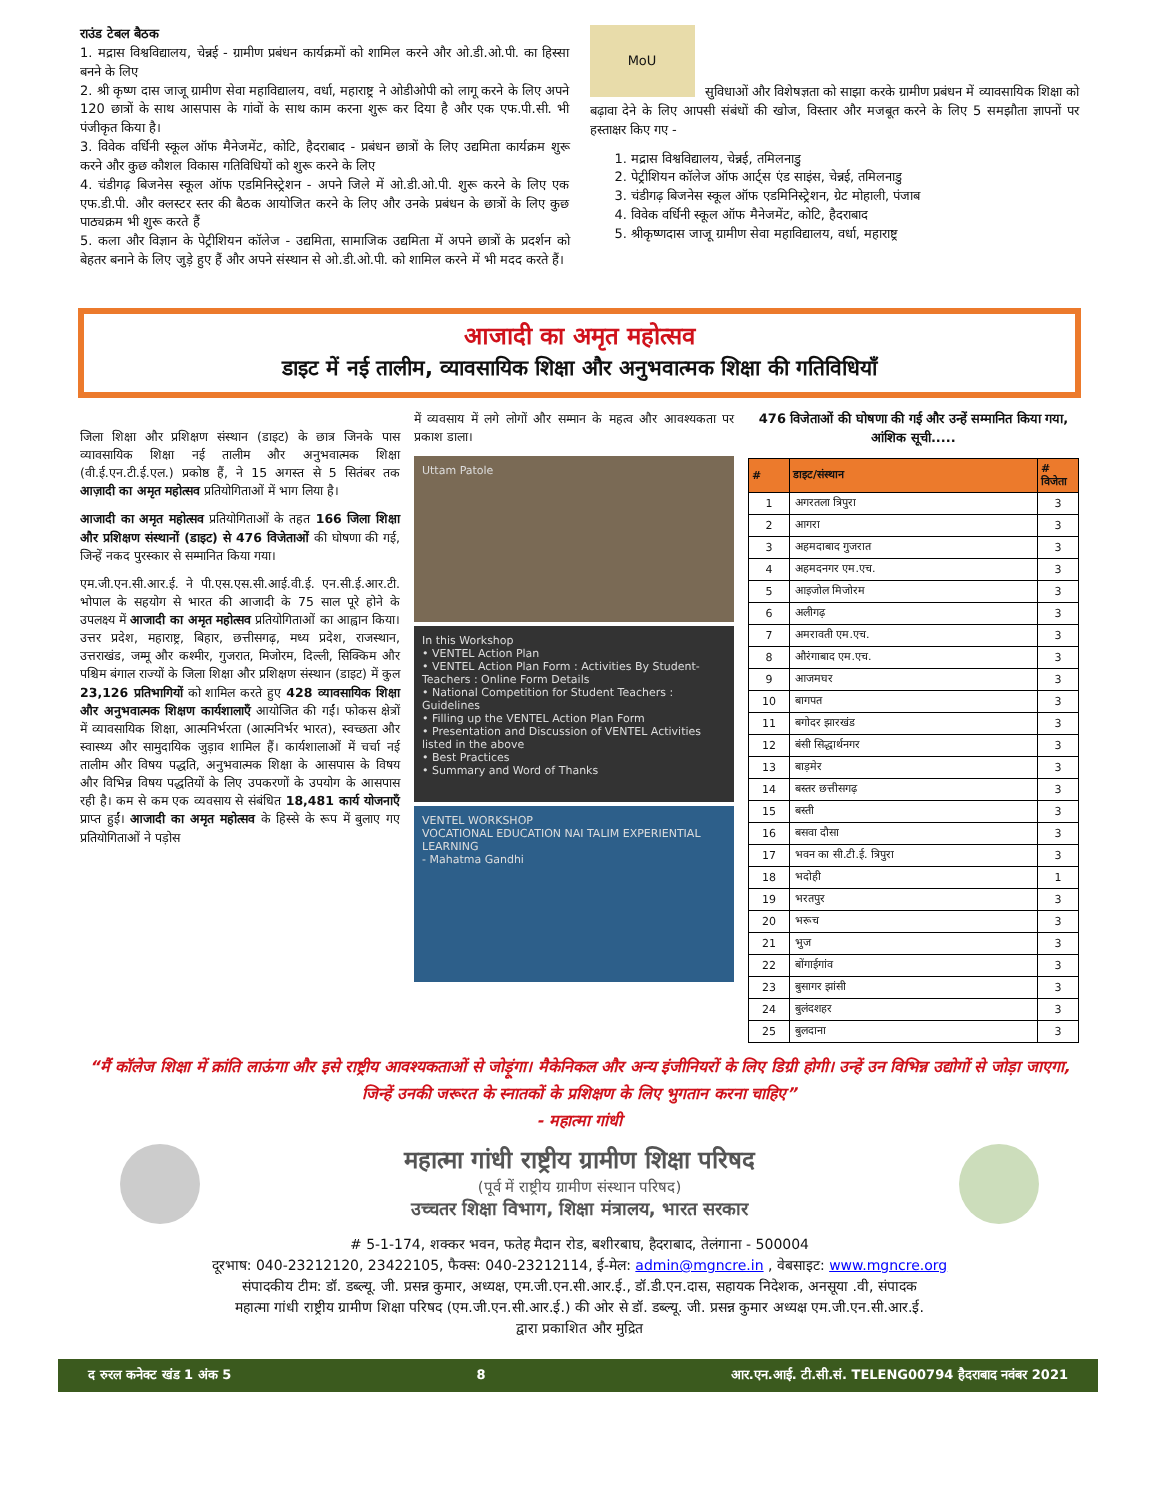राउंड टेबल बैठक
1. मद्रास विश्वविद्यालय, चेन्नई - ग्रामीण प्रबंधन कार्यक्रमों को शामिल करने और ओ.डी.ओ.पी. का हिस्सा बनने के लिए
2. श्री कृष्ण दास जाजू ग्रामीण सेवा महाविद्यालय, वर्धा, महाराष्ट्र ने ओडीओपी को लागू करने के लिए अपने 120 छात्रों के साथ आसपास के गांवों के साथ काम करना शुरू कर दिया है और एक एफ.पी.सी. भी पंजीकृत किया है।
3. विवेक वर्धिनी स्कूल ऑफ मैनेजमेंट, कोटि, हैदराबाद - प्रबंधन छात्रों के लिए उद्यमिता कार्यक्रम शुरू करने और कुछ कौशल विकास गतिविधियों को शुरू करने के लिए
4. चंडीगढ़ बिजनेस स्कूल ऑफ एडमिनिस्ट्रेशन - अपने जिले में ओ.डी.ओ.पी. शुरू करने के लिए एक एफ.डी.पी. और क्लस्टर स्तर की बैठक आयोजित करने के लिए और उनके प्रबंधन के छात्रों के लिए कुछ पाठ्यक्रम भी शुरू करते हैं
5. कला और विज्ञान के पेट्रीशियन कॉलेज - उद्यमिता, सामाजिक उद्यमिता में अपने छात्रों के प्रदर्शन को बेहतर बनाने के लिए जुड़े हुए हैं और अपने संस्थान से ओ.डी.ओ.पी. को शामिल करने में भी मदद करते हैं।
MoU
सुविधाओं और विशेषज्ञता को साझा करके ग्रामीण प्रबंधन में व्यावसायिक शिक्षा को बढ़ावा देने के लिए आपसी संबंधों की खोज, विस्तार और मजबूत करने के लिए 5 समझौता ज्ञापनों पर हस्ताक्षर किए गए -
1. मद्रास विश्वविद्यालय, चेन्नई, तमिलनाडु
2. पेट्रीशियन कॉलेज ऑफ आर्ट्स एंड साइंस, चेन्नई, तमिलनाडु
3. चंडीगढ़ बिजनेस स्कूल ऑफ एडमिनिस्ट्रेशन, ग्रेट मोहाली, पंजाब
4. विवेक वर्धिनी स्कूल ऑफ मैनेजमेंट, कोटि, हैदराबाद
5. श्रीकृष्णदास जाजू ग्रामीण सेवा महाविद्यालय, वर्धा, महाराष्ट्र
आजादी का अमृत महोत्सव
डाइट में नई तालीम, व्यावसायिक शिक्षा और अनुभवात्मक शिक्षा की गतिविधियाँ
जिला शिक्षा और प्रशिक्षण संस्थान (डाइट) के छात्र जिनके पास व्यावसायिक शिक्षा नई तालीम और अनुभवात्मक शिक्षा (वी.ई.एन.टी.ई.एल.) प्रकोष्ठ हैं, ने 15 अगस्त से 5 सितंबर तक आज़ादी का अमृत महोत्सव प्रतियोगिताओं में भाग लिया है।
आजादी का अमृत महोत्सव प्रतियोगिताओं के तहत 166 जिला शिक्षा और प्रशिक्षण संस्थानों (डाइट) से 476 विजेताओं की घोषणा की गई, जिन्हें नकद पुरस्कार से सम्मानित किया गया।
एम.जी.एन.सी.आर.ई. ने पी.एस.एस.सी.आई.वी.ई. एन.सी.ई.आर.टी. भोपाल के सहयोग से भारत की आजादी के 75 साल पूरे होने के उपलक्ष्य में आजादी का अमृत महोत्सव प्रतियोगिताओं का आह्वान किया। उत्तर प्रदेश, महाराष्ट्र, बिहार, छत्तीसगढ़, मध्य प्रदेश, राजस्थान, उत्तराखंड, जम्मू और कश्मीर, गुजरात, मिजोरम, दिल्ली, सिक्किम और पश्चिम बंगाल राज्यों के जिला शिक्षा और प्रशिक्षण संस्थान (डाइट) में कुल 23,126 प्रतिभागियों को शामिल करते हुए 428 व्यावसायिक शिक्षा और अनुभवात्मक शिक्षण कार्यशालाएँ आयोजित की गईं। फोकस क्षेत्रों में व्यावसायिक शिक्षा, आत्मनिर्भरता (आत्मनिर्भर भारत), स्वच्छता और स्वास्थ्य और सामुदायिक जुड़ाव शामिल हैं। कार्यशालाओं में चर्चा नई तालीम और विषय पद्धति, अनुभवात्मक शिक्षा के आसपास के विषय और विभिन्न विषय पद्धतियों के लिए उपकरणों के उपयोग के आसपास रही है। कम से कम एक व्यवसाय से संबंधित 18,481 कार्य योजनाएँ प्राप्त हुईं। आजादी का अमृत महोत्सव के हिस्से के रूप में बुलाए गए प्रतियोगिताओं ने पड़ोस
में व्यवसाय में लगे लोगों और सम्मान के महत्व और आवश्यकता पर प्रकाश डाला।
Uttam Patole
In this Workshop
• VENTEL Action Plan
• VENTEL Action Plan Form : Activities By Student-Teachers : Online Form Details
• National Competition for Student Teachers : Guidelines
• Filling up the VENTEL Action Plan Form
• Presentation and Discussion of VENTEL Activities listed in the above
• Best Practices
• Summary and Word of Thanks
VENTEL WORKSHOP
VOCATIONAL EDUCATION NAI TALIM EXPERIENTIAL LEARNING
- Mahatma Gandhi
476 विजेताओं की घोषणा की गई और उन्हें सम्मानित किया गया, आंशिक सूची.....
| # | डाइट/संस्थान | # विजेता |
| --- | --- | --- |
| 1 | अगरतला त्रिपुरा | 3 |
| 2 | आगरा | 3 |
| 3 | अहमदाबाद गुजरात | 3 |
| 4 | अहमदनगर एम.एच. | 3 |
| 5 | आइजोल मिजोरम | 3 |
| 6 | अलीगढ़ | 3 |
| 7 | अमरावती एम.एच. | 3 |
| 8 | औरंगाबाद एम.एच. | 3 |
| 9 | आजमघर | 3 |
| 10 | बागपत | 3 |
| 11 | बगोदर झारखंड | 3 |
| 12 | बंसी सिद्धार्थनगर | 3 |
| 13 | बाड़मेर | 3 |
| 14 | बस्तर छत्तीसगढ़ | 3 |
| 15 | बस्ती | 3 |
| 16 | बसवा दौसा | 3 |
| 17 | भवन का सी.टी.ई. त्रिपुरा | 3 |
| 18 | भदोही | 1 |
| 19 | भरतपुर | 3 |
| 20 | भरूच | 3 |
| 21 | भुज | 3 |
| 22 | बोंगाईगांव | 3 |
| 23 | बुसागर झांसी | 3 |
| 24 | बुलंदशहर | 3 |
| 25 | बुलदाना | 3 |
“मैं कॉलेज शिक्षा में क्रांति लाऊंगा और इसे राष्ट्रीय आवश्यकताओं से जोड़ूंगा। मैकेनिकल और अन्य इंजीनियरों के लिए डिग्री होगी। उन्हें उन विभिन्न उद्योगों से जोड़ा जाएगा, जिन्हें उनकी जरूरत के स्नातकों के प्रशिक्षण के लिए भुगतान करना चाहिए”
- महात्मा गांधी
महात्मा गांधी राष्ट्रीय ग्रामीण शिक्षा परिषद
(पूर्व में राष्ट्रीय ग्रामीण संस्थान परिषद)
उच्चतर शिक्षा विभाग, शिक्षा मंत्रालय, भारत सरकार
# 5-1-174, शक्कर भवन, फतेह मैदान रोड, बशीरबाघ, हैदराबाद, तेलंगाना - 500004
दूरभाष: 040-23212120, 23422105, फैक्स: 040-23212114, ई-मेल: admin@mgncre.in , वेबसाइट: www.mgncre.org
संपादकीय टीम: डॉ. डब्ल्यू. जी. प्रसन्न कुमार, अध्यक्ष, एम.जी.एन.सी.आर.ई., डॉ.डी.एन.दास, सहायक निदेशक, अनसूया .वी, संपादक
महात्मा गांधी राष्ट्रीय ग्रामीण शिक्षा परिषद (एम.जी.एन.सी.आर.ई.) की ओर से डॉ. डब्ल्यू. जी. प्रसन्न कुमार अध्यक्ष एम.जी.एन.सी.आर.ई.
द्वारा प्रकाशित और मुद्रित
द रुरल कनेक्ट खंड 1 अंक 5 8 आर.एन.आई. टी.सी.सं. TELENG00794 हैदराबाद नवंबर 2021